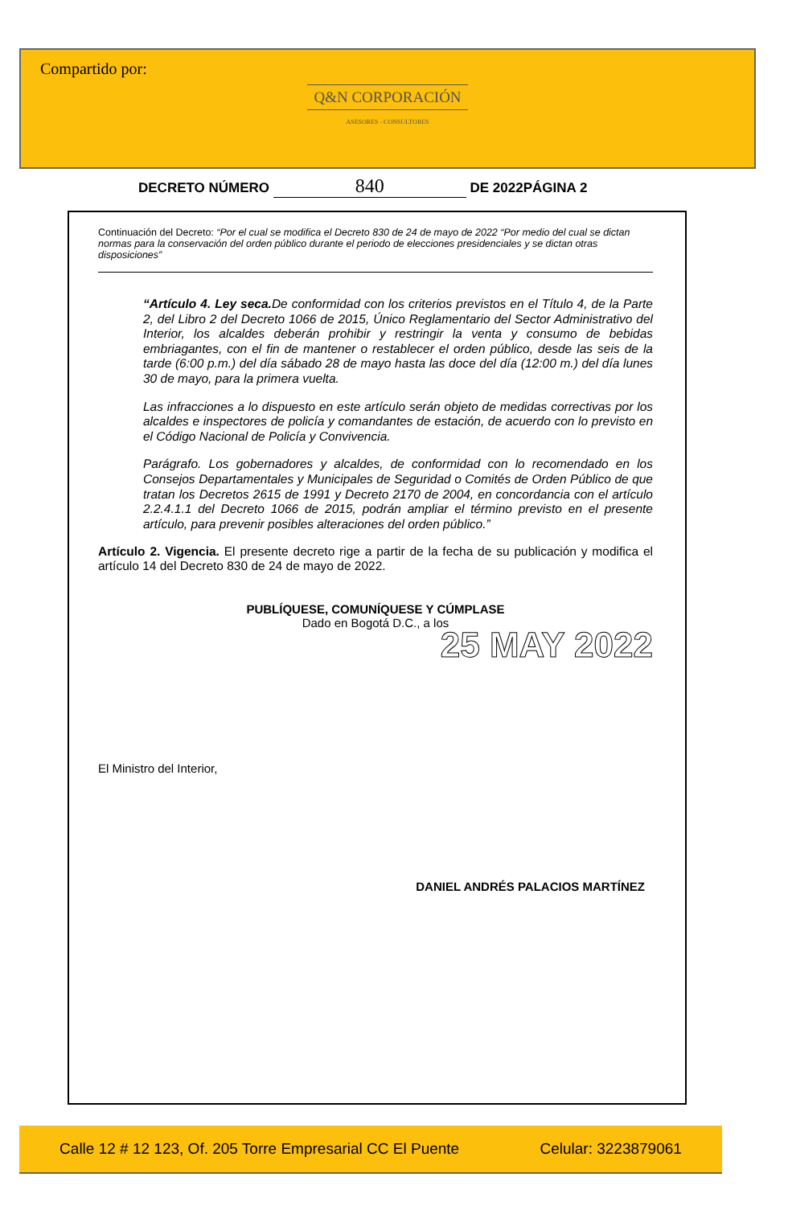Compartido por:
Q&N CORPORACIÓN
ASESORES - CONSULTORES
DECRETO NÚMERO 840 DE 2022PÁGINA 2
Continuación del Decreto: “Por el cual se modifica el Decreto 830 de 24 de mayo de 2022 “Por medio del cual se dictan normas para la conservación del orden público durante el periodo de elecciones presidenciales y se dictan otras disposiciones”
“Artículo 4. Ley seca. De conformidad con los criterios previstos en el Título 4, de la Parte 2, del Libro 2 del Decreto 1066 de 2015, Único Reglamentario del Sector Administrativo del Interior, los alcaldes deberán prohibir y restringir la venta y consumo de bebidas embriagantes, con el fin de mantener o restablecer el orden público, desde las seis de la tarde (6:00 p.m.) del día sábado 28 de mayo hasta las doce del día (12:00 m.) del día lunes 30 de mayo, para la primera vuelta.
Las infracciones a lo dispuesto en este artículo serán objeto de medidas correctivas por los alcaldes e inspectores de policía y comandantes de estación, de acuerdo con lo previsto en el Código Nacional de Policía y Convivencia.
Parágrafo. Los gobernadores y alcaldes, de conformidad con lo recomendado en los Consejos Departamentales y Municipales de Seguridad o Comités de Orden Público de que tratan los Decretos 2615 de 1991 y Decreto 2170 de 2004, en concordancia con el artículo 2.2.4.1.1 del Decreto 1066 de 2015, podrán ampliar el término previsto en el presente artículo, para prevenir posibles alteraciones del orden público.”
Artículo 2. Vigencia. El presente decreto rige a partir de la fecha de su publicación y modifica el artículo 14 del Decreto 830 de 24 de mayo de 2022.
PUBLÍQUESE, COMUNÍQUESE Y CÚMPLASE
Dado en Bogotá D.C., a los
25 MAY 2022
El Ministro del Interior,
DANIEL ANDRÉS PALACIOS MARTÍNEZ
Calle 12 # 12 123, Of. 205 Torre Empresarial CC El Puente Celular: 3223879061